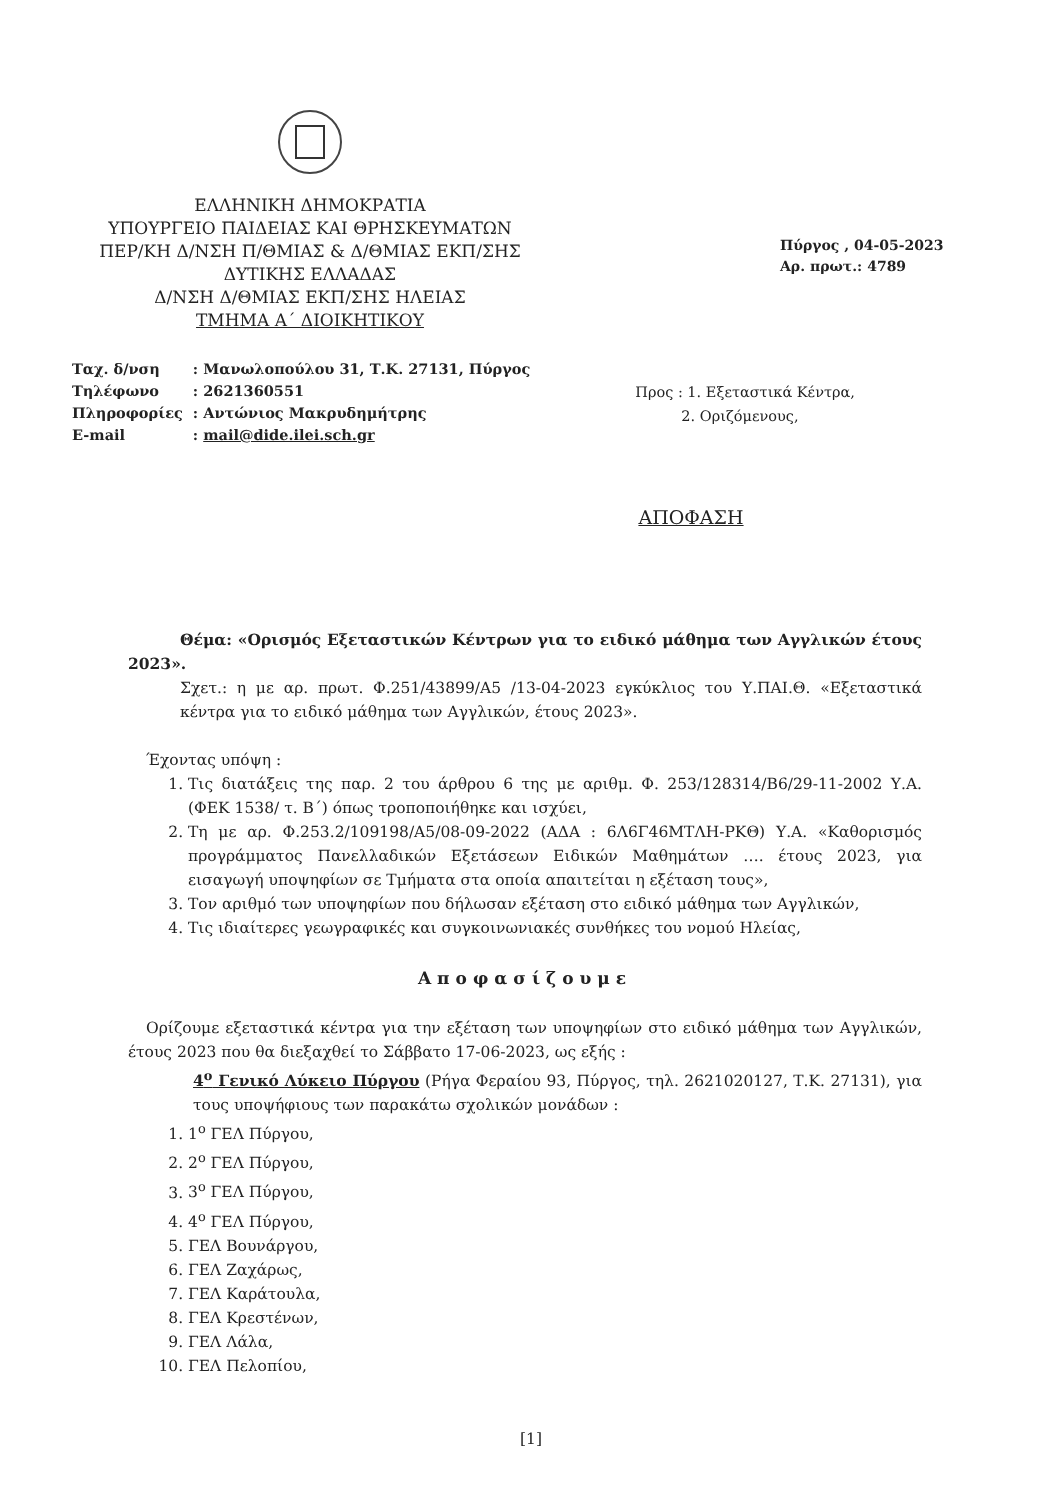ΕΛΛΗΝΙΚΗ ΔΗΜΟΚΡΑΤΙΑ
ΥΠΟΥΡΓΕΙΟ ΠΑΙΔΕΙΑΣ ΚΑΙ ΘΡΗΣΚΕΥΜΑΤΩΝ
ΠΕΡ/ΚΗ Δ/ΝΣΗ Π/ΘΜΙΑΣ & Δ/ΘΜΙΑΣ ΕΚΠ/ΣΗΣ
ΔΥΤΙΚΗΣ ΕΛΛΑΔΑΣ
Δ/ΝΣΗ Δ/ΘΜΙΑΣ ΕΚΠ/ΣΗΣ ΗΛΕΙΑΣ
ΤΜΗΜΑ Α΄ ΔΙΟΙΚΗΤΙΚΟΥ
Πύργος , 04-05-2023
Αρ. πρωτ.: 4789
| Ταχ. δ/νση | : Μανωλοπούλου 31, Τ.Κ. 27131, Πύργος |
| Τηλέφωνο | : 2621360551 |
| Πληροφορίες | : Αντώνιος Μακρυδημήτρης |
| E-mail | : mail@dide.ilei.sch.gr |
Προς : 1. Εξεταστικά Κέντρα,
2. Οριζόμενους,
ΑΠΟΦΑΣΗ
Θέμα: «Ορισμός Εξεταστικών Κέντρων για το ειδικό μάθημα των Αγγλικών έτους 2023».
Σχετ.: η με αρ. πρωτ. Φ.251/43899/Α5 /13-04-2023 εγκύκλιος του Υ.ΠΑΙ.Θ. «Εξεταστικά κέντρα για το ειδικό μάθημα των Αγγλικών, έτους 2023».
Έχοντας υπόψη :
1. Τις διατάξεις της παρ. 2 του άρθρου 6 της με αριθμ. Φ. 253/128314/Β6/29-11-2002 Υ.Α. (ΦΕΚ 1538/ τ. Β΄) όπως τροποποιήθηκε και ισχύει,
2. Τη με αρ. Φ.253.2/109198/Α5/08-09-2022 (ΑΔΑ : 6Λ6Γ46ΜΤΛΗ-ΡΚΘ) Υ.Α. «Καθορισμός προγράμματος Πανελλαδικών Εξετάσεων Ειδικών Μαθημάτων …. έτους 2023, για εισαγωγή υποψηφίων σε Τμήματα στα οποία απαιτείται η εξέταση τους»,
3. Τον αριθμό των υποψηφίων που δήλωσαν εξέταση στο ειδικό μάθημα των Αγγλικών,
4. Τις ιδιαίτερες γεωγραφικές και συγκοινωνιακές συνθήκες του νομού Ηλείας,
Αποφασίζουμε
Ορίζουμε εξεταστικά κέντρα για την εξέταση των υποψηφίων στο ειδικό μάθημα των Αγγλικών, έτους 2023 που θα διεξαχθεί το Σάββατο 17-06-2023, ως εξής :
4<sup>ο</sup> Γενικό Λύκειο Πύργου (Ρήγα Φεραίου 93, Πύργος, τηλ. 2621020127, Τ.Κ. 27131), για τους υποψήφιους των παρακάτω σχολικών μονάδων :
1. 1<sup>ο</sup> ΓΕΛ Πύργου,
2. 2<sup>ο</sup> ΓΕΛ Πύργου,
3. 3<sup>ο</sup> ΓΕΛ Πύργου,
4. 4<sup>ο</sup> ΓΕΛ Πύργου,
5. ΓΕΛ Βουνάργου,
6. ΓΕΛ Ζαχάρως,
7. ΓΕΛ Καράτουλα,
8. ΓΕΛ Κρεστένων,
9. ΓΕΛ Λάλα,
10. ΓΕΛ Πελοπίου,
[1]